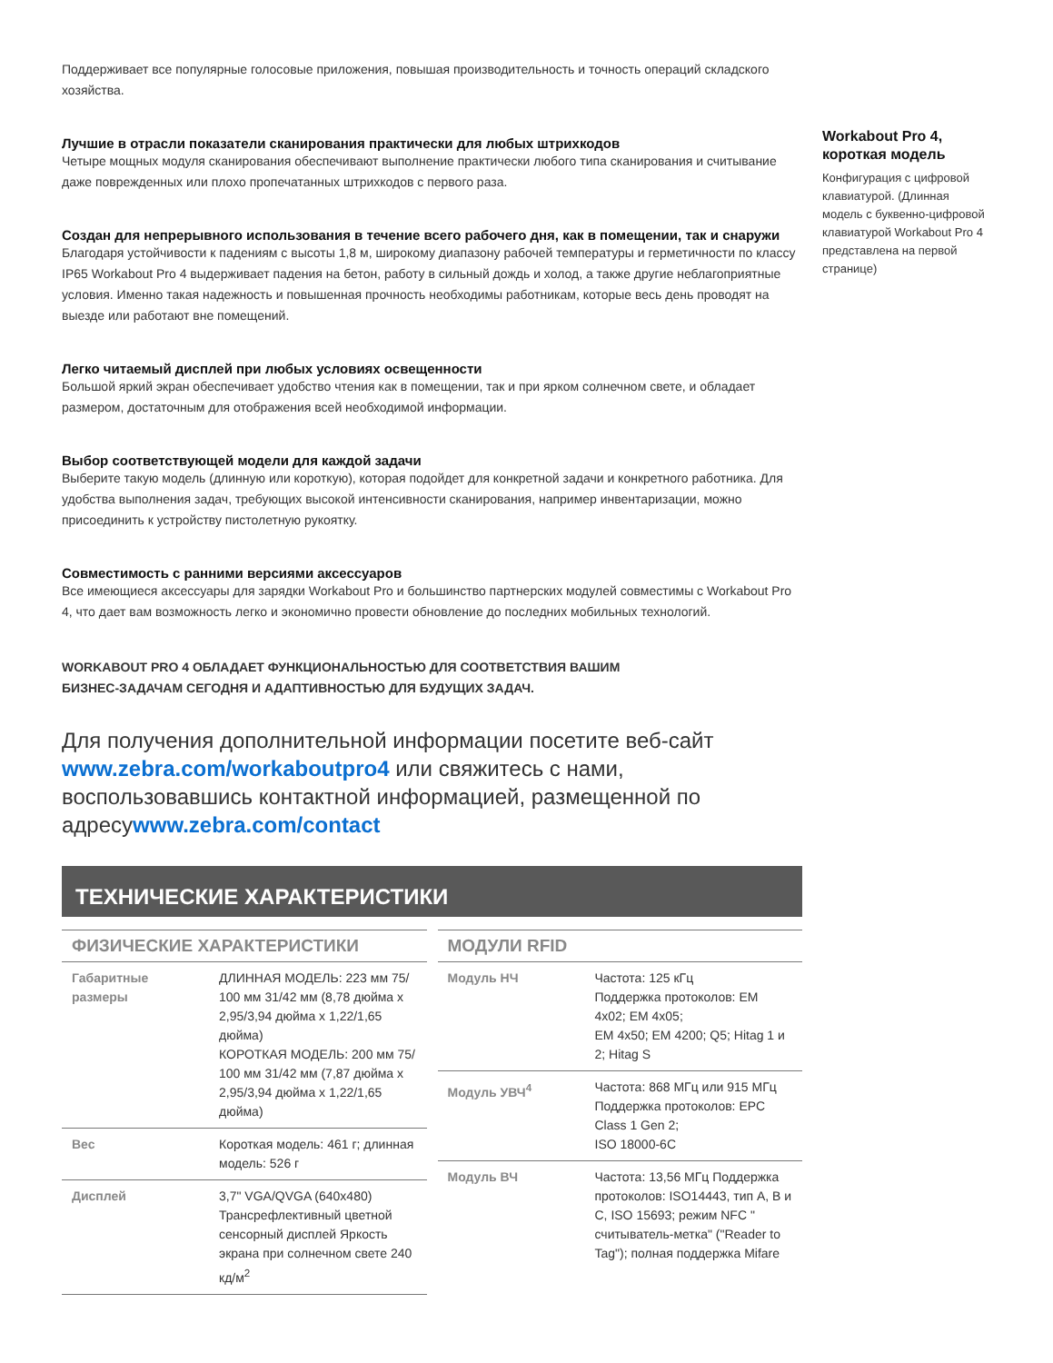Поддерживает все популярные голосовые приложения, повышая производительность и точность операций складского хозяйства.
Лучшие в отрасли показатели сканирования практически для любых штрихкодов
Четыре мощных модуля сканирования обеспечивают выполнение практически любого типа сканирования и считывание даже поврежденных или плохо пропечатанных штрихкодов с первого раза.
Создан для непрерывного использования в течение всего рабочего дня, как в помещении, так и снаружи
Благодаря устойчивости к падениям с высоты 1,8 м, широкому диапазону рабочей температуры и герметичности по классу IP65 Workabout Pro 4 выдерживает падения на бетон, работу в сильный дождь и холод, а также другие неблагоприятные условия. Именно такая надежность и повышенная прочность необходимы работникам, которые весь день проводят на выезде или работают вне помещений.
Легко читаемый дисплей при любых условиях освещенности
Большой яркий экран обеспечивает удобство чтения как в помещении, так и при ярком солнечном свете, и обладает размером, достаточным для отображения всей необходимой информации.
Выбор соответствующей модели для каждой задачи
Выберите такую модель (длинную или короткую), которая подойдет для конкретной задачи и конкретного работника. Для удобства выполнения задач, требующих высокой интенсивности сканирования, например инвентаризации, можно присоединить к устройству пистолетную рукоятку.
Совместимость с ранними версиями аксессуаров
Все имеющиеся аксессуары для зарядки Workabout Pro и большинство партнерских модулей совместимы с Workabout Pro 4, что дает вам возможность легко и экономично провести обновление до последних мобильных технологий.
WORKABOUT PRO 4 ОБЛАДАЕТ ФУНКЦИОНАЛЬНОСТЬЮ ДЛЯ СООТВЕТСТВИЯ ВАШИМ
БИЗНЕС-ЗАДАЧАМ СЕГОДНЯ И АДАПТИВНОСТЬЮ ДЛЯ БУДУЩИХ ЗАДАЧ.
Для получения дополнительной информации посетите веб-сайт www.zebra.com/workaboutpro4 или свяжитесь с нами, воспользовавшись контактной информацией, размещенной по адресуwww.zebra.com/contact
ТЕХНИЧЕСКИЕ ХАРАКТЕРИСТИКИ
ФИЗИЧЕСКИЕ ХАРАКТЕРИСТИКИ
| Габаритные размеры | ДЛИННАЯ МОДЕЛЬ: 223 мм 75/ 100 мм 31/42 мм (8,78 дюйма x 2,95/3,94 дюйма x 1,22/1,65 дюйма) КОРОТКАЯ МОДЕЛЬ: 200 мм 75/ 100 мм 31/42 мм (7,87 дюйма x 2,95/3,94 дюйма x 1,22/1,65 дюйма) |
| Вес | Короткая модель: 461 г; длинная модель: 526 г |
| Дисплей | 3,7" VGA/QVGA (640x480) Трансрефлективный цветной сенсорный дисплей Яркость экрана при солнечном свете 240 кд/м<sup>2</sup> |
МОДУЛИ RFID
| Модуль НЧ | Частота: 125 кГц Поддержка протоколов: EM 4x02; EM 4x05; EM 4x50; EM 4200; Q5; Hitag 1 и 2; Hitag S |
| Модуль УВЧ<sup>4</sup> | Частота: 868 МГц или 915 МГц Поддержка протоколов: EPC Class 1 Gen 2; ISO 18000-6C |
| Модуль ВЧ | Частота: 13,56 МГц Поддержка протоколов: ISO14443, тип A, B и C, ISO 15693; режим NFC " считыватель-метка" ("Reader to Tag"); полная поддержка Mifare |
Workabout Pro 4, короткая модель
Конфигурация с цифровой клавиатурой. (Длинная модель с буквенно-цифровой клавиатурой Workabout Pro 4 представлена на первой странице)